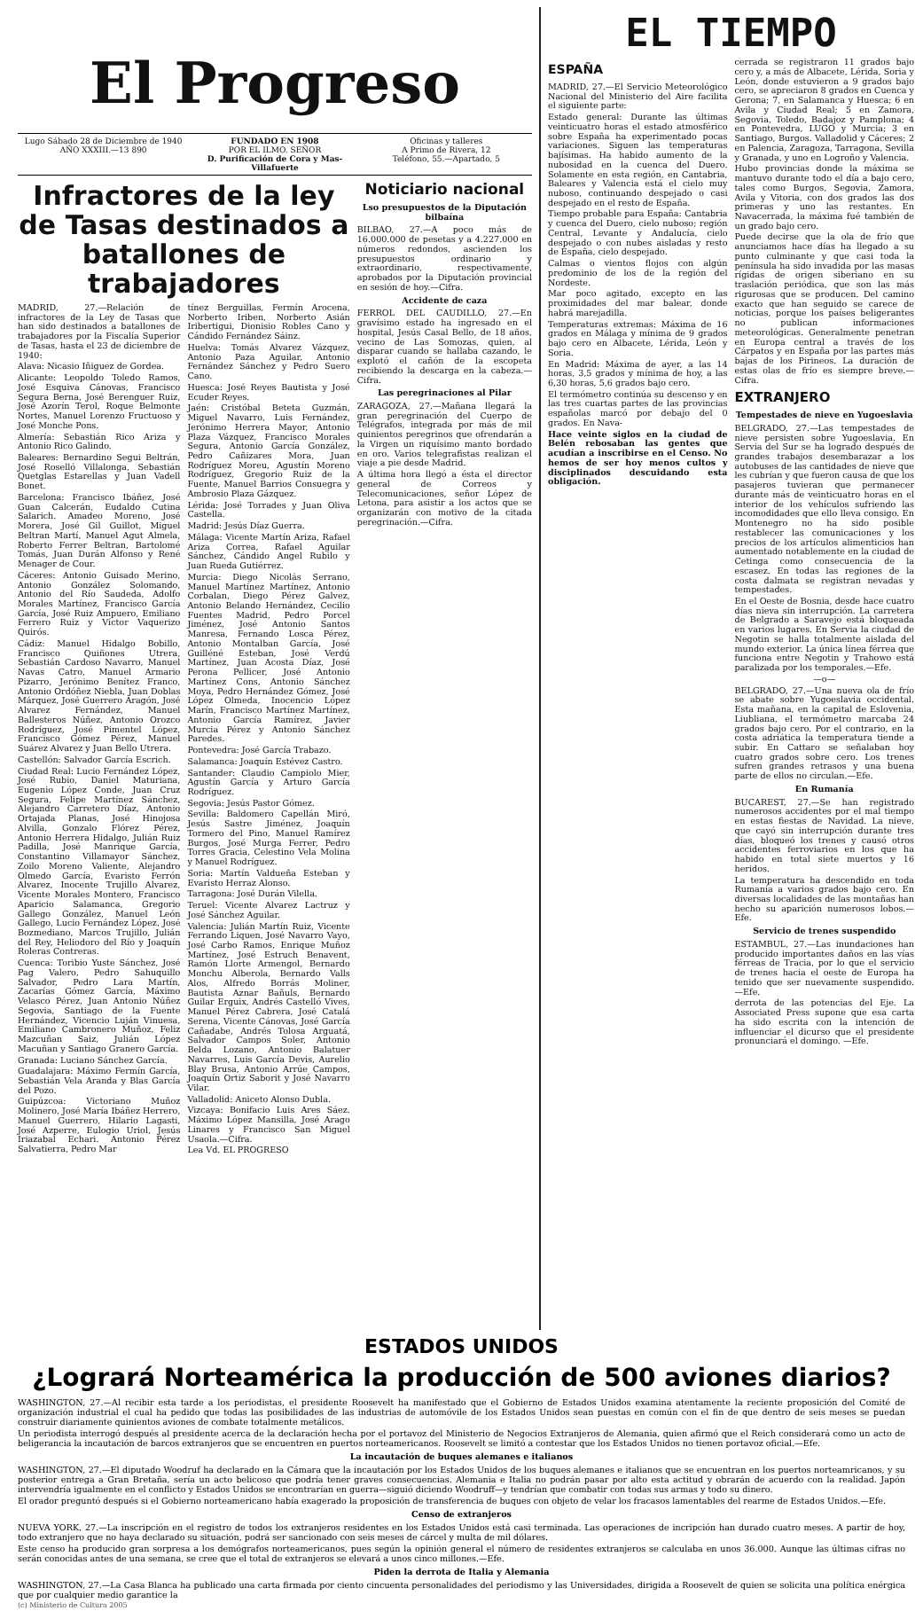El Progreso
Lugo Sábado 28 de Diciembre de 1940
AÑO XXXIII.—13 890
FUNDADO EN 1908
POR EL ILMO. SEÑOR
D. Purificación de Cora y Mas-Villafuerte
Oficinas y talleres
A Primo de Rivera, 12
Teléfono, 55.—Apartado, 5
Infractores de la ley de Tasas destinados a batallones de trabajadores
MADRID, 27.—Relación de infractores de la Ley de Tasas que han sido destinados a batallones de trabajadores por la Fiscalía Superior de Tasas, hasta el 23 de diciembre de 1940:
Alava: Nicasio Iñiguez de Gordea.
Alicante: Leopoldo Toledo Ramos, José Esquiva Cánovas, Francisco Segura Berna, José Berenguer Ruiz, José Azorín Terol, Roque Belmonte Nortes, Manuel Lorenzo Fructuoso y José Monche Pons.
Almería: Sebastián Rico Ariza y Antonio Rico Galindo.
Baleares: Bernardino Segui Beltrán, José Roselló Villalonga, Sebastián Quetglas Estarellas y Juan Vadell Bonet.
Barcelona: Francisco Ibáñez, José Guan Calcerán, Eudaldo Cutina Salarich. Amadeo Moreno, José Morera, José Gil Guillot, Miguel Beltran Martí, Manuel Agut Almela, Roberto Ferrer Beltran, Bartolomé Tomás, Juan Durán Alfonso y René Menager de Cour.
Cáceres: Antonio Guisado Merino, Antonio González Solomando, Antonio del Río Saudeda, Adolfo Morales Martínez, Francisco García García, José Ruiz Ampuero, Emiliano Ferrero Ruiz y Víctor Vaquerizo Quirós.
Cádiz: Manuel Hidalgo Bobillo, Francisco Quiñones Utrera, Sebastián Cardoso Navarro, Manuel Navas Catro, Manuel Armario Pizarro, Jerónimo Benítez Franco, Antonio Ordóñez Niebla, Juan Doblas Márquez, José Guerrero Aragón, José Alvarez Fernández, Manuel Ballesteros Núñez, Antonio Orozco Rodríguez, José Pimentel López, Francisco Gómez Pérez, Manuel Suárez Alvarez y Juan Bello Utrera.
Castellón: Salvador García Escrich.
Ciudad Real: Lucio Fernández López, José Rubio, Daniel Maturiana, Eugenio López Conde, Juan Cruz Segura, Felipe Martínez Sánchez, Alejandro Carretero Díaz, Antonio Ortajada Planas, José Hinojosa Alvilla, Gonzalo Flórez Pérez, Antonio Herrera Hidalgo, Julián Ruiz Padilla, José Manrique García, Constantino Villamayor Sánchez, Zoilo Moreno Valiente, Alejandro Olmedo García, Evaristo Ferrón Alvarez, Inocente Trujillo Alvarez, Vicente Morales Montero, Francisco Aparicio Salamanca, Gregorio Gallego González, Manuel León Gallego, Lucio Fernández López, José Bozmediano, Marcos Trujillo, Julián del Rey, Heliodoro del Río y Joaquín Roleras Contreras.
Cuenca: Toribio Yuste Sánchez, José Pag Valero, Pedro Sahuquillo Salvador, Pedro Lara Martín, Zacarías Gómez García, Máximo Velasco Pérez, Juan Antonio Núñez Segovia, Santiago de la Fuente Hernández, Vicencio Luján Vinuesa, Emiliano Cambronero Muñoz, Feliz Mazcuñan Saiz, Julián López Macuñan y Santiago Granero García.
Granada: Luciano Sánchez García.
Guadalajara: Máximo Fermín García, Sebastián Vela Aranda y Blas García del Pozo.
Guipúzcoa: Victoriano Muñoz Molinero, José María Ibáñez Herrero, Manuel Guerrero, Hilario Lagasti, José Azperre, Eulogio Uriol, Jesús Iriazabal Echari. Antonio Pérez Salvatierra, Pedro Mar
tínez Berguillas, Fermín Arocena, Norberto Iriben, Norberto Asián Iribertigui, Dionisio Robles Cano y Cándido Fernández Sáinz.
Huelva: Tomás Alvarez Vázquez, Antonio Paza Aguilar, Antonio Fernández Sánchez y Pedro Suero Cano.
Huesca: José Reyes Bautista y José Ecuder Reyes.
Jaén: Cristóbal Beteta Guzmán, Miguel Navarro, Luis Fernández, Jerónimo Herrera Mayor, Antonio Plaza Vázquez, Francisco Morales Segura, Antonio García González, Pedro Cañizares Mora, Juan Rodríguez Moreu, Agustín Moreno Rodríguez, Gregorio Ruiz de la Fuente, Manuel Barrios Consuegra y Ambrosio Plaza Gázquez.
Lérida: José Torrades y Juan Oliva Castella.
Madrid: Jesús Díaz Guerra.
Málaga: Vicente Martín Ariza, Rafael Ariza Correa, Rafael Aguilar Sánchez, Cándido Angel Rubilo y Juan Rueda Gutiérrez.
Murcia: Diego Nicolás Serrano, Manuel Martínez Martínez, Antonio Corbalan, Diego Pérez Galvez, Antonio Belando Hernández, Cecilio Fuentes Madrid, Pedro Porcel Jiménez, José Antonio Santos Manresa, Fernando Losca Pérez, Antonio Montalban García, José Guilléné Esteban, José Verdú Martínez, Juan Acosta Díaz, José Perona Pellicer, José Antonio Martínez Cons, Antonio Sánchez Moya, Pedro Hernández Gómez, José López Olmeda, Inocencio López Marín, Francisco Martínez Martínez, Antonio García Ramírez, Javier Murcia Pérez y Antonio Sánchez Paredes.
Pontevedra: José García Trabazo.
Salamanca: Joaquín Estévez Castro.
Santander: Claudio Campiolo Mier, Agustín García y Arturo García Rodríguez.
Segovia: Jesús Pastor Gómez.
Sevilla: Baldomero Capellán Miró, Jesús Sastre Jiménez, Joaquín Tormero del Pino, Manuel Ramírez Burgos, José Murga Ferrer, Pedro Torres Gracia, Celestino Vela Molina y Manuel Rodríguez.
Soria: Martín Valdueña Esteban y Evaristo Herraz Alonso.
Tarragona: José Durán Vilella.
Teruel: Vicente Alvarez Lactruz y José Sánchez Aguilar.
Valencia: Julián Martín Ruiz, Vicente Ferrando Liquen, José Navarro Vayo, José Carbo Ramos, Enrique Muñoz Martínez, José Estruch Benavent, Ramón Llorte Armengol, Bernardo Monchu Alberola, Bernardo Valls Alos, Alfredo Borrás Moliner, Bautista Aznar Bañuls, Bernardo Guilar Erguix, Andrés Castelló Vives, Manuel Pérez Cabrera, José Catalá Serena, Vicente Cánovas, José García Cañadabe, Andrés Tolosa Arguatá, Salvador Campos Soler, Antonio Belda Lozano, Antonio Balatuer Navarres, Luis García Devis, Aurelio Blay Brusa, Antonio Arrúe Campos, Joaquín Ortiz Saborit y José Navarro Vilar.
Valladolid: Aniceto Alonso Dubla.
Vizcaya: Bonifacio Luis Ares Sáez. Máximo López Mansilla, José Arago Linares y Francisco San Miguel Usaola.—Cifra.
Lea Vd. EL PROGRESO
Noticiario nacional
Lso presupuestos de la Diputación bilbaína
BILBAO, 27.—A poco más de 16.000.000 de pesetas y a 4.227.000 en números redondos, ascienden los presupuestos ordinario y extraordinario, respectivamente, aprobados por la Diputación provincial en sesión de hoy.—Cifra.
Accidente de caza
FERROL DEL CAUDILLO, 27.—En gravísimo estado ha ingresado en el hospital, Jesús Casal Bello, de 18 años, vecino de Las Somozas, quien, al disparar cuando se hallaba cazando, le explotó el cañón de la escopeta recibiendo la descarga en la cabeza.—Cifra.
Las peregrinaciones al Pilar
ZARAGOZA, 27.—Mañana llegará la gran peregrinación del Cuerpo de Telégrafos, integrada por más de mil quinientos peregrinos que ofrendarán a la Virgen un riquísimo manto bordado en oro. Varios telegrafistas realizan el viaje a pie desde Madrid.
A última hora llegó a ésta el director general de Correos y Telecomunicaciones, señor López de Letona, para asistir a los actos que se organizarán con motivo de la citada peregrinación.—Cifra.
EL TIEMPO
ESPAÑA
MADRID, 27.—El Servicio Meteorológico Nacional del Ministerio del Aire facilita el siguiente parte:
Estado general: Durante las últimas veinticuatro horas el estado atmosférico sobre España ha experimentado pocas variaciones. Siguen las temperaturas bajísimas. Ha habido aumento de la nubosidad en la cuenca del Duero. Solamente en esta región, en Cantabria, Baleares y Valencia está el cielo muy nuboso, continuando despejado o casi despejado en el resto de España.
Tiempo probable para España: Cantabria y cuenca del Duero, cielo nuboso; región Central, Levante y Andalucía, cielo despejado o con nubes aisladas y resto de España, cielo despejado.
Calmas o vientos flojos con algún predominio de los de la región del Nordeste.
Mar poco agitado, excepto en las proximidades del mar balear, donde habrá marejadilla.
Temperaturas extremas: Máxima de 16 grados en Málaga y mínima de 9 grados bajo cero en Albacete, Lérida, León y Soria.
En Madrid: Máxima de ayer, a las 14 horas, 3,5 grados y mínima de hoy, a las 6,30 horas, 5,6 grados bajo cero.
El termómetro continúa su descenso y en las tres cuartas partes de las provincias españolas marcó por debajo del 0 grados. En Nava-
Hace veinte siglos en la ciudad de Belén rebosaban las gentes que acudían a inscribirse en el Censo. No hemos de ser hoy menos cultos y disciplinados descuidando esta obligación.
cerrada se registraron 11 grados bajo cero y, a más de Albacete, Lérida, Soria y León, donde estuvieron a 9 grados bajo cero, se apreciaron 8 grados en Cuenca y Gerona; 7, en Salamanca y Huesca; 6 en Avila y Ciudad Real; 5 en Zamora, Segovia, Toledo, Badajoz y Pamplona; 4 en Pontevedra, LUGO y Murcia; 3 en Santiago, Burgos. Valladolid y Cáceres; 2 en Palencia, Zaragoza, Tarragona, Sevilla y Granada, y uno en Logroño y Valencia.
Hubo provincias donde la máxima se mantuvo durante todo el día a bajo cero, tales como Burgos, Segovia, Zamora, Avila y Vitoria, con dos grados las dos primeras y uno las restantes. En Navacerrada, la máxima fué también de un grado bajo cero.
Puede decirse que la ola de frío que anunciamos hace días ha llegado a su punto culminante y que casi toda la península ha sido invadida por las masas rígidas de origen siberiano en su traslación periódica, que son las más rigurosas que se producen. Del camino exacto que han seguido se carece de noticias, porque los países beligerantes no publican informaciones meteorológicas. Generalmente penetran en Europa central a través de los Cárpatos y en España por las partes más bajas de los Pirineos. La duración de estas olas de frío es siempre breve.—Cifra.
EXTRANJERO
Tempestades de nieve en Yugoeslavia
BELGRADO, 27.—Las tempestades de nieve persisten sobre Yugoeslavia. En Servia del Sur se ha logrado después de grandes trabajos desembarazar a los autobuses de las cantidades de nieve que les cubrían y que fueron causa de que los pasajeros tuvieran que permanecer durante más de veinticuatro horas en el interior de los vehículos sufriendo las incomodidades que ello lleva consigo. En Montenegro no ha sido posible restablecer las comunicaciones y los precios de los artículos alimenticios han aumentado notablemente en la ciudad de Cetinga como consecuencia de la escasez. En todas las regiones de la costa dalmata se registran nevadas y tempestades.
En el Oeste de Bosnia, desde hace cuatro días nieva sin interrupción. La carretera de Belgrado a Saravejo está bloqueada en varios lugares. En Servia la ciudad de Negotin se halla totalmente aislada del mundo exterior. La única línea férrea que funciona entre Negotin y Trahowo está paralizada por los temporales.—Efe.
—o—
BELGRADO, 27.—Una nueva ola de frío se abate sobre Yugoeslavia occidental. Esta mañana, en la capital de Eslovenia, Liubliana, el termómetro marcaba 24 grados bajo cero. Por el contrario, en la costa adriática la temperatura tiende a subir. En Cattaro se señalaban hoy cuatro grados sobre cero. Los trenes sufren grandes retrasos y una buena parte de ellos no circulan.—Efe.
En Rumanía
BUCAREST, 27.—Se han registrado numerosos accidentes por el mal tiempo en estas fiestas de Navidad. La nieve, que cayó sin interrupción durante tres días, bloqueó los trenes y causó otros accidentes ferroviarios en los que ha habido en total siete muertos y 16 heridos.
La temperatura ha descendido en toda Rumanía a varios grados bajo cero. En diversas localidades de las montañas han hecho su aparición numerosos lobos.—Efe.
Servicio de trenes suspendido
ESTAMBUL, 27.—Las inundaciones han producido importantes daños en las vías férreas de Tracia, por lo que el servicio de trenes hacia el oeste de Europa ha tenido que ser nuevamente suspendido.—Efe.
derrota de las potencias del Eje. La Associated Press supone que esa carta ha sido escrita con la intención de influenciar el dicurso que el presidente pronunciará el domingo. —Efe.
ESTADOS UNIDOS
¿Logrará Norteamérica la producción de 500 aviones diarios?
WASHINGTON, 27.—Al recibir esta tarde a los periodistas, el presidente Roosevelt ha manifestado que el Gobierno de Estados Unidos examina atentamente la reciente proposición del Comité de organización industrial el cual ha pedido que todas las posibilidades de las industrias de automóvile de los Estados Unidos sean puestas en común con el fin de que dentro de seis meses se puedan construir diariamente quinientos aviones de combate totalmente metálicos.
Un periodista interrogó después al presidente acerca de la declaración hecha por el portavoz del Ministerio de Negocios Extranjeros de Alemania, quien afirmó que el Reich considerará como un acto de beligerancia la incautación de barcos extranjeros que se encuentren en puertos norteamericanos. Roosevelt se limitó a contestar que los Estados Unidos no tienen portavoz oficial.—Efe.
La incautación de buques alemanes e italianos
WASHINGTON, 27.—El diputado Woodruf ha declarado en la Cámara que la incautación por los Estados Unidos de los buques alemanes e italianos que se encuentran en los puertos norteamricanos, y su posterior entrega a Gran Bretaña, sería un acto belicoso que podría tener graves consecuencias. Alemania e Italia no podrán pasar por alto esta actitud y obrarán de acuerdo con la realidad. Japón intervendría igualmente en el conflicto y Estados Unidos se encontrarían en guerra—siguió diciendo Woodruff—y tendrían que combatir con todas sus armas y todo su dinero.
El orador preguntó después si el Gobierno norteamericano había exagerado la proposición de transferencia de buques con objeto de velar los fracasos lamentables del rearme de Estados Unidos.—Efe.
Censo de extranjeros
NUEVA YORK, 27.—La inscripción en el registro de todos los extranjeros residentes en los Estados Unidos está casi terminada. Las operaciones de incripción han durado cuatro meses. A partir de hoy, todo extranjero que no haya declarado su situación, podrá ser sancionado con seis meses de cárcel y multa de mil dólares.
Este censo ha producido gran sorpresa a los demógrafos norteamericanos, pues según la opinión general el número de residentes extranjeros se calculaba en unos 36.000. Aunque las últimas cifras no serán conocidas antes de una semana, se cree que el total de extranjeros se elevará a unos cinco millones.—Efe.
Piden la derrota de Italia y Alemania
WASHINGTON, 27.—La Casa Blanca ha publicado una carta firmada por ciento cincuenta personalidades del periodismo y las Universidades, dirigida a Roosevelt de quien se solicita una política enérgica que por cualquier medio garantice la
(c) Ministerio de Cultura 2005